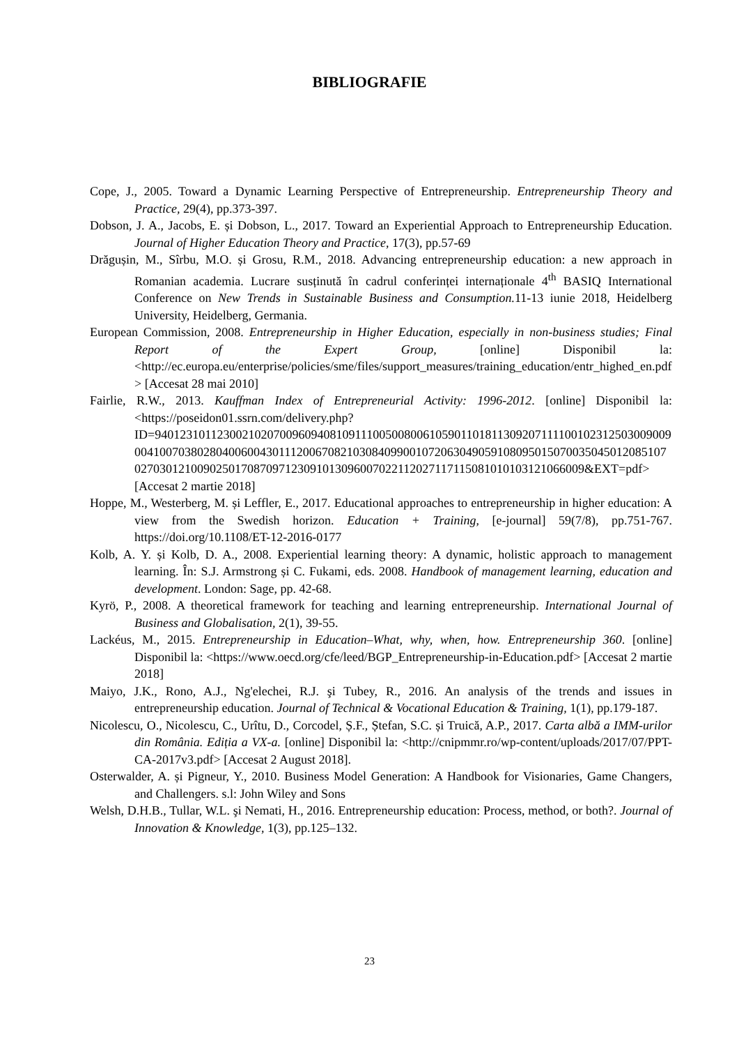BIBLIOGRAFIE
Cope, J., 2005. Toward a Dynamic Learning Perspective of Entrepreneurship. Entrepreneurship Theory and Practice, 29(4), pp.373-397.
Dobson, J. A., Jacobs, E. și Dobson, L., 2017. Toward an Experiential Approach to Entrepreneurship Education. Journal of Higher Education Theory and Practice, 17(3), pp.57-69
Drăgușin, M., Sîrbu, M.O. și Grosu, R.M., 2018. Advancing entrepreneurship education: a new approach in Romanian academia. Lucrare susținută în cadrul conferinței internaționale 4<sup>th</sup> BASIQ International Conference on New Trends in Sustainable Business and Consumption. 11-13 iunie 2018, Heidelberg University, Heidelberg, Germania.
European Commission, 2008. Entrepreneurship in Higher Education, especially in non-business studies; Final Report of the Expert Group, [online] Disponibil la: <http://ec.europa.eu/enterprise/policies/sme/files/support_measures/training_education/entr_highed_en.pdf> [Accesat 28 mai 2010]
Fairlie, R.W., 2013. Kauffman Index of Entrepreneurial Activity: 1996-2012. [online] Disponibil la: <https://poseidon01.ssrn.com/delivery.php?ID=940123101123002102070096094081091110050080061059011018113092071111001023125030090090041007038028040060043011120067082103084099001072063049059108095015070035045012085107027030121009025017087097123091013096007022112027117115081010103121066009&EXT=pdf> [Accesat 2 martie 2018]
Hoppe, M., Westerberg, M. și Leffler, E., 2017. Educational approaches to entrepreneurship in higher education: A view from the Swedish horizon. Education + Training, [e-journal] 59(7/8), pp.751-767. https://doi.org/10.1108/ET-12-2016-0177
Kolb, A. Y. și Kolb, D. A., 2008. Experiential learning theory: A dynamic, holistic approach to management learning. În: S.J. Armstrong și C. Fukami, eds. 2008. Handbook of management learning, education and development. London: Sage, pp. 42-68.
Kyrö, P., 2008. A theoretical framework for teaching and learning entrepreneurship. International Journal of Business and Globalisation, 2(1), 39-55.
Lackéus, M., 2015. Entrepreneurship in Education–What, why, when, how. Entrepreneurship 360. [online] Disponibil la: <https://www.oecd.org/cfe/leed/BGP_Entrepreneurship-in-Education.pdf> [Accesat 2 martie 2018]
Maiyo, J.K., Rono, A.J., Ng'elechei, R.J. şi Tubey, R., 2016. An analysis of the trends and issues in entrepreneurship education. Journal of Technical & Vocational Education & Training, 1(1), pp.179-187.
Nicolescu, O., Nicolescu, C., Urîtu, D., Corcodel, Ș.F., Ștefan, S.C. și Truică, A.P., 2017. Carta albă a IMM-urilor din România. Ediția a VX-a. [online] Disponibil la: <http://cnipmmr.ro/wp-content/uploads/2017/07/PPT-CA-2017v3.pdf> [Accesat 2 August 2018].
Osterwalder, A. și Pigneur, Y., 2010. Business Model Generation: A Handbook for Visionaries, Game Changers, and Challengers. s.l: John Wiley and Sons
Welsh, D.H.B., Tullar, W.L. şi Nemati, H., 2016. Entrepreneurship education: Process, method, or both?. Journal of Innovation & Knowledge, 1(3), pp.125–132.
23